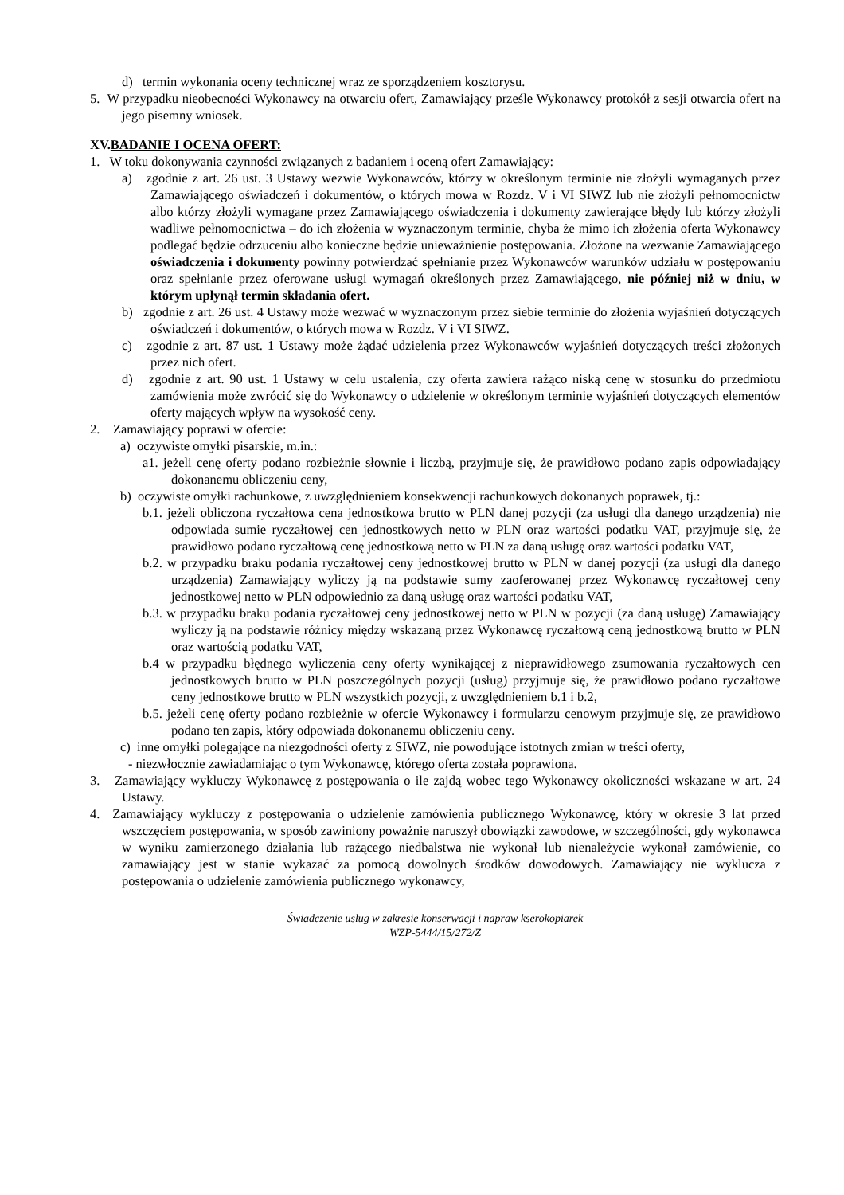d) termin wykonania oceny technicznej wraz ze sporządzeniem kosztorysu.
5. W przypadku nieobecności Wykonawcy na otwarciu ofert, Zamawiający prześle Wykonawcy protokół z sesji otwarcia ofert na jego pisemny wniosek.
XV.BADANIE I OCENA OFERT:
1. W toku dokonywania czynności związanych z badaniem i oceną ofert Zamawiający:
a) zgodnie z art. 26 ust. 3 Ustawy wezwie Wykonawców, którzy w określonym terminie nie złożyli wymaganych przez Zamawiającego oświadczeń i dokumentów, o których mowa w Rozdz. V i VI SIWZ lub nie złożyli pełnomocnictw albo którzy złożyli wymagane przez Zamawiającego oświadczenia i dokumenty zawierające błędy lub którzy złożyli wadliwe pełnomocnictwa – do ich złożenia w wyznaczonym terminie, chyba że mimo ich złożenia oferta Wykonawcy podlegać będzie odrzuceniu albo konieczne będzie unieważnienie postępowania. Złożone na wezwanie Zamawiającego oświadczenia i dokumenty powinny potwierdzać spełnianie przez Wykonawców warunków udziału w postępowaniu oraz spełnianie przez oferowane usługi wymagań określonych przez Zamawiającego, nie później niż w dniu, w którym upłynął termin składania ofert.
b) zgodnie z art. 26 ust. 4 Ustawy może wezwać w wyznaczonym przez siebie terminie do złożenia wyjaśnień dotyczących oświadczeń i dokumentów, o których mowa w Rozdz. V i VI SIWZ.
c) zgodnie z art. 87 ust. 1 Ustawy może żądać udzielenia przez Wykonawców wyjaśnień dotyczących treści złożonych przez nich ofert.
d) zgodnie z art. 90 ust. 1 Ustawy w celu ustalenia, czy oferta zawiera rażąco niską cenę w stosunku do przedmiotu zamówienia może zwrócić się do Wykonawcy o udzielenie w określonym terminie wyjaśnień dotyczących elementów oferty mających wpływ na wysokość ceny.
2. Zamawiający poprawi w ofercie:
a) oczywiste omyłki pisarskie, m.in.:
a1. jeżeli cenę oferty podano rozbieżnie słownie i liczbą, przyjmuje się, że prawidłowo podano zapis odpowiadający dokonanemu obliczeniu ceny,
b) oczywiste omyłki rachunkowe, z uwzględnieniem konsekwencji rachunkowych dokonanych poprawek, tj.:
b.1. jeżeli obliczona ryczałtowa cena jednostkowa brutto w PLN danej pozycji (za usługi dla danego urządzenia) nie odpowiada sumie ryczałtowej cen jednostkowych netto w PLN oraz wartości podatku VAT, przyjmuje się, że prawidłowo podano ryczałtową cenę jednostkową netto w PLN za daną usługę oraz wartości podatku VAT,
b.2. w przypadku braku podania ryczałtowej ceny jednostkowej brutto w PLN w danej pozycji (za usługi dla danego urządzenia) Zamawiający wyliczy ją na podstawie sumy zaoferowanej przez Wykonawcę ryczałtowej ceny jednostkowej netto w PLN odpowiednio za daną usługę oraz wartości podatku VAT,
b.3. w przypadku braku podania ryczałtowej ceny jednostkowej netto w PLN w pozycji (za daną usługę) Zamawiający wyliczy ją na podstawie różnicy między wskazaną przez Wykonawcę ryczałtową ceną jednostkową brutto w PLN oraz wartością podatku VAT,
b.4 w przypadku błędnego wyliczenia ceny oferty wynikającej z nieprawidłowego zsumowania ryczałtowych cen jednostkowych brutto w PLN poszczególnych pozycji (usług) przyjmuje się, że prawidłowo podano ryczałtowe ceny jednostkowe brutto w PLN wszystkich pozycji, z uwzględnieniem b.1 i b.2,
b.5. jeżeli cenę oferty podano rozbieżnie w ofercie Wykonawcy i formularzu cenowym przyjmuje się, ze prawidłowo podano ten zapis, który odpowiada dokonanemu obliczeniu ceny.
c) inne omyłki polegające na niezgodności oferty z SIWZ, nie powodujące istotnych zmian w treści oferty,
- niezwłocznie zawiadamiając o tym Wykonawcę, którego oferta została poprawiona.
3. Zamawiający wykluczy Wykonawcę z postępowania o ile zajdą wobec tego Wykonawcy okoliczności wskazane w art. 24 Ustawy.
4. Zamawiający wykluczy z postępowania o udzielenie zamówienia publicznego Wykonawcę, który w okresie 3 lat przed wszczęciem postępowania, w sposób zawiniony poważnie naruszył obowiązki zawodowe, w szczególności, gdy wykonawca w wyniku zamierzonego działania lub rażącego niedbalstwa nie wykonał lub nienależycie wykonał zamówienie, co zamawiający jest w stanie wykazać za pomocą dowolnych środków dowodowych. Zamawiający nie wyklucza z postępowania o udzielenie zamówienia publicznego wykonawcy,
Świadczenie usług w zakresie konserwacji i napraw kserokopiarek
WZP-5444/15/272/Z